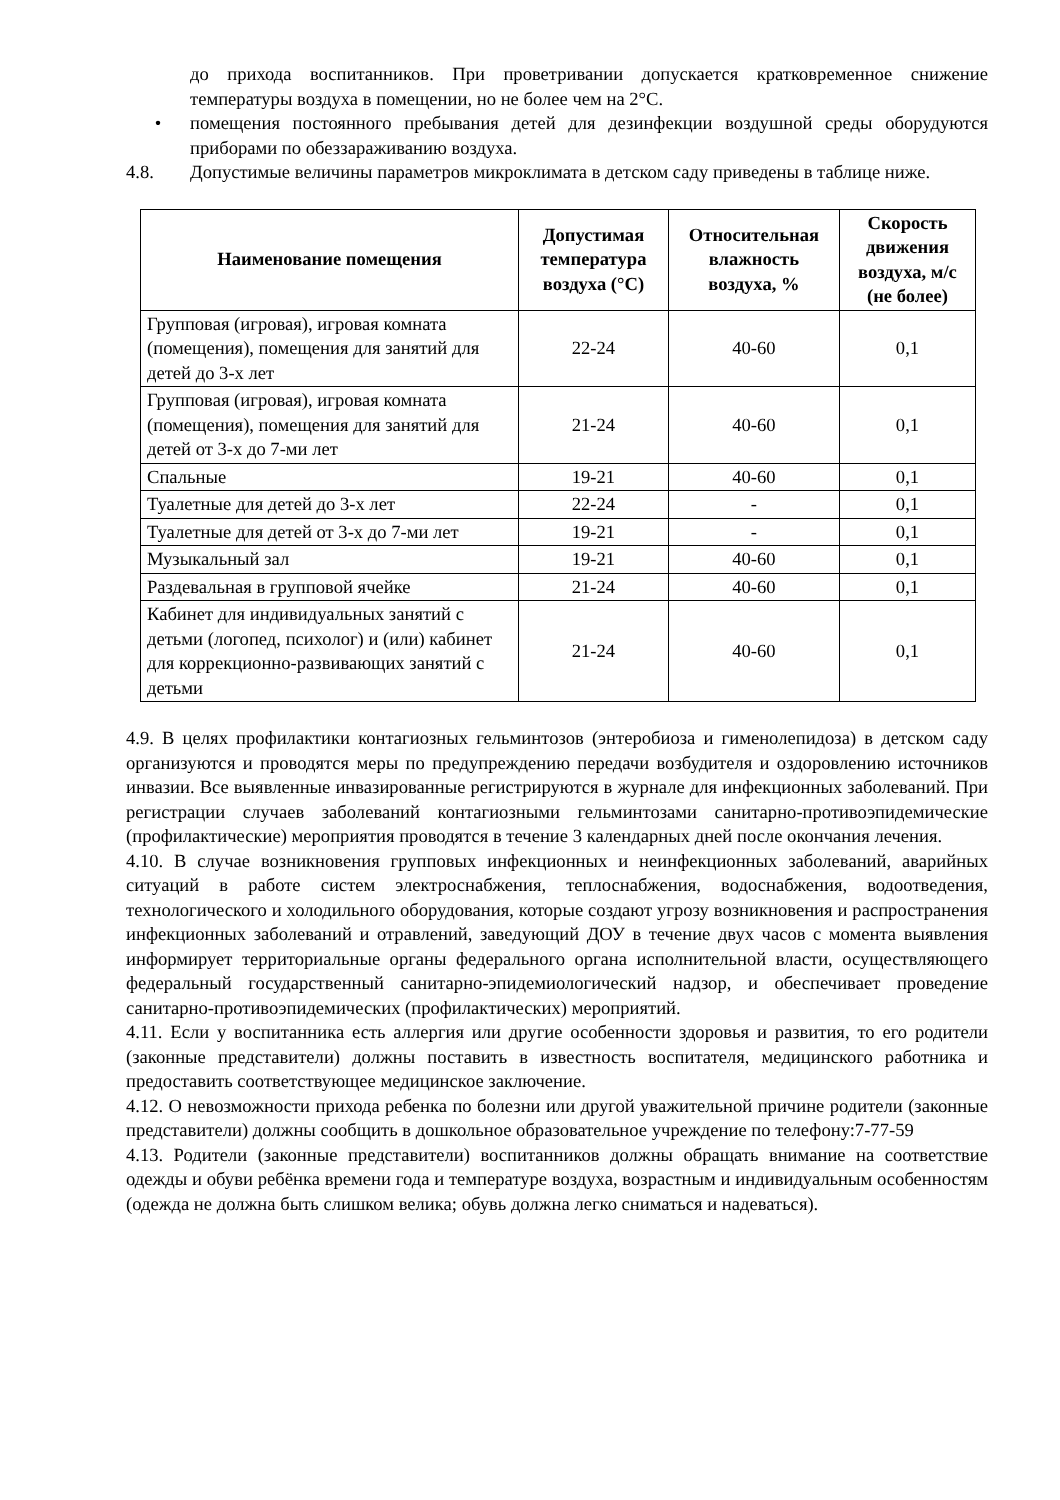до прихода воспитанников. При проветривании допускается кратковременное снижение температуры воздуха в помещении, но не более чем на 2°С.
• помещения постоянного пребывания детей для дезинфекции воздушной среды оборудуются приборами по обеззараживанию воздуха.
4.8. Допустимые величины параметров микроклимата в детском саду приведены в таблице ниже.
| Наименование помещения | Допустимая температура воздуха (°С) | Относительная влажность воздуха, % | Скорость движения воздуха, м/с (не более) |
| --- | --- | --- | --- |
| Групповая (игровая), игровая комната (помещения), помещения для занятий для детей до 3-х лет | 22-24 | 40-60 | 0,1 |
| Групповая (игровая), игровая комната (помещения), помещения для занятий для детей от 3-х до 7-ми лет | 21-24 | 40-60 | 0,1 |
| Спальные | 19-21 | 40-60 | 0,1 |
| Туалетные для детей до 3-х лет | 22-24 | - | 0,1 |
| Туалетные для детей от 3-х до 7-ми лет | 19-21 | - | 0,1 |
| Музыкальный зал | 19-21 | 40-60 | 0,1 |
| Раздевальная в групповой ячейке | 21-24 | 40-60 | 0,1 |
| Кабинет для индивидуальных занятий с детьми (логопед, психолог) и (или) кабинет для коррекционно-развивающих занятий с детьми | 21-24 | 40-60 | 0,1 |
4.9. В целях профилактики контагиозных гельминтозов (энтеробиоза и гименолепидоза) в детском саду организуются и проводятся меры по предупреждению передачи возбудителя и оздоровлению источников инвазии. Все выявленные инвазированные регистрируются в журнале для инфекционных заболеваний. При регистрации случаев заболеваний контагиозными гельминтозами санитарно-противоэпидемические (профилактические) мероприятия проводятся в течение 3 календарных дней после окончания лечения.
4.10. В случае возникновения групповых инфекционных и неинфекционных заболеваний, аварийных ситуаций в работе систем электроснабжения, теплоснабжения, водоснабжения, водоотведения, технологического и холодильного оборудования, которые создают угрозу возникновения и распространения инфекционных заболеваний и отравлений, заведующий ДОУ в течение двух часов с момента выявления информирует территориальные органы федерального органа исполнительной власти, осуществляющего федеральный государственный санитарно-эпидемиологический надзор, и обеспечивает проведение санитарно-противоэпидемических (профилактических) мероприятий.
4.11. Если у воспитанника есть аллергия или другие особенности здоровья и развития, то его родители (законные представители) должны поставить в известность воспитателя, медицинского работника и предоставить соответствующее медицинское заключение.
4.12. О невозможности прихода ребенка по болезни или другой уважительной причине родители (законные представители) должны сообщить в дошкольное образовательное учреждение по телефону:7-77-59
4.13. Родители (законные представители) воспитанников должны обращать внимание на соответствие одежды и обуви ребёнка времени года и температуре воздуха, возрастным и индивидуальным особенностям (одежда не должна быть слишком велика; обувь должна легко сниматься и надеваться).